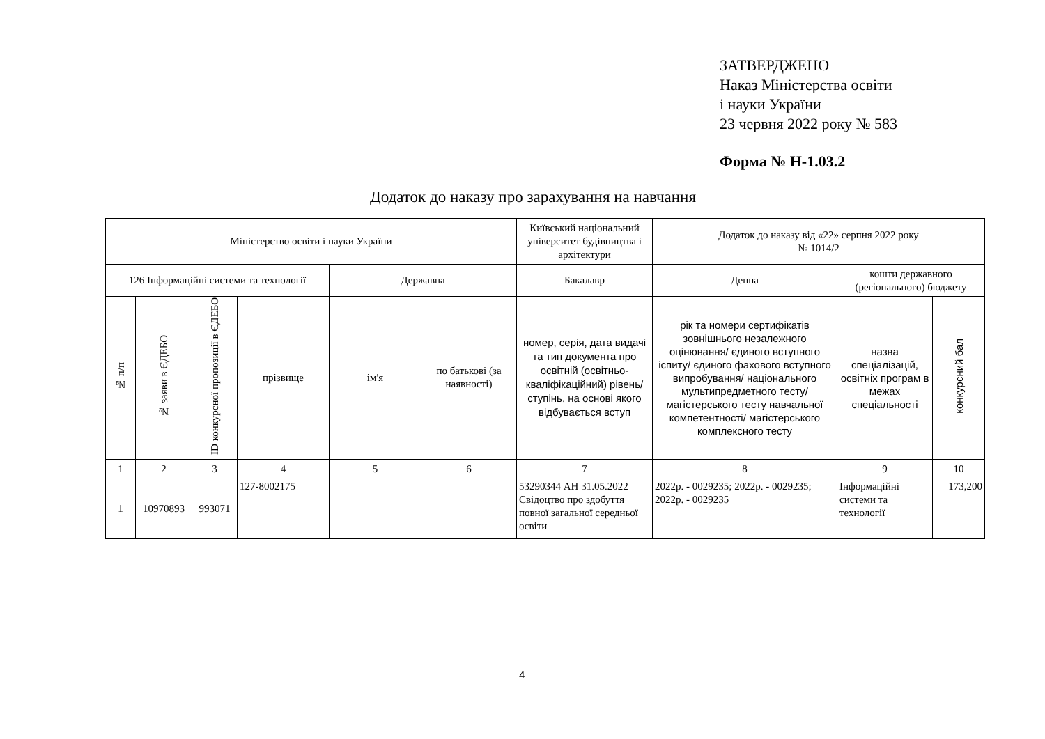ЗАТВЕРДЖЕНО
Наказ Міністерства освіти
і науки України
23 червня 2022 року № 583
Форма № Н-1.03.2
Додаток до наказу про зарахування на навчання
| Міністерство освіти і науки України | | | | | | Київський національний університет будівництва і архітектури | Додаток до наказу від «22» серпня 2022 року № 1014/2 | | |
| 126 Інформаційні системи та технології | | | | Державна | | Бакалавр | Денна | кошти державного (регіонального) бюджету | |
| № п/п | № заяви в ЄДЕБО | ID конкурсної пропозиції в ЄДЕБО | прізвище | ім'я | по батькові (за наявності) | номер, серія, дата видачі та тип документа про освітній (освітньо-кваліфікаційний) рівень/ступінь, на основі якого відбувається вступ | рік та номери сертифікатів зовнішнього незалежного оцінювання/ єдиного вступного іспиту/ єдиного фахового вступного випробування/ національного мультипредметного тесту/ магістерського тесту навчальної компетентності/ магістерського комплексного тесту | назва спеціалізацій, освітніх програм в межах спеціальності | конкурсний бал |
| 1 | 2 | 3 | 4 | 5 | 6 | 7 | 8 | 9 | 10 |
| 1 | 10970893 | 993071 | 127-8002175 | | | 53290344 АН 31.05.2022 Свідоцтво про здобуття повної загальної середньої освіти | 2022р. - 0029235; 2022р. - 0029235; 2022р. - 0029235 | Інформаційні системи та технології | 173,200 |
4